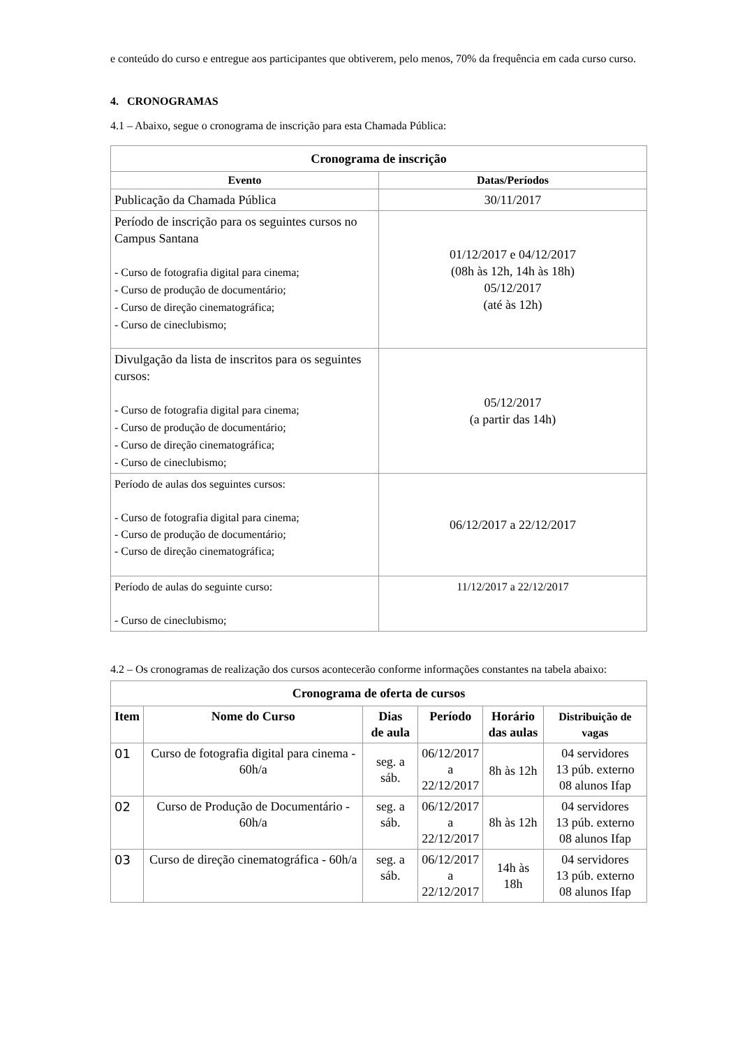e conteúdo do curso e entregue aos participantes que obtiverem, pelo menos, 70% da frequência em cada curso curso.
4. CRONOGRAMAS
4.1 – Abaixo, segue o cronograma de inscrição para esta Chamada Pública:
| Cronograma de inscrição | |
| Evento | Datas/Períodos |
| Publicação da Chamada Pública | 30/11/2017 |
| Período de inscrição para os seguintes cursos no Campus Santana - Curso de fotografia digital para cinema; - Curso de produção de documentário; - Curso de direção cinematográfica; - Curso de cineclubismo; | 01/12/2017 e 04/12/2017 (08h às 12h, 14h às 18h) 05/12/2017 (até às 12h) |
| Divulgação da lista de inscritos para os seguintes cursos: - Curso de fotografia digital para cinema; - Curso de produção de documentário; - Curso de direção cinematográfica; - Curso de cineclubismo; | 05/12/2017 (a partir das 14h) |
| Período de aulas dos seguintes cursos: - Curso de fotografia digital para cinema; - Curso de produção de documentário; - Curso de direção cinematográfica; | 06/12/2017 a 22/12/2017 |
| Período de aulas do seguinte curso: - Curso de cineclubismo; | 11/12/2017 a 22/12/2017 |
4.2 – Os cronogramas de realização dos cursos acontecerão conforme informações constantes na tabela abaixo:
| Cronograma de oferta de cursos | | | | | |
| Item | Nome do Curso | Dias de aula | Período | Horário das aulas | Distribuição de vagas |
| 01 | Curso de fotografia digital para cinema - 60h/a | seg. a sáb. | 06/12/2017 a 22/12/2017 | 8h às 12h | 04 servidores 13 púb. externo 08 alunos Ifap |
| 02 | Curso de Produção de Documentário - 60h/a | seg. a sáb. | 06/12/2017 a 22/12/2017 | 8h às 12h | 04 servidores 13 púb. externo 08 alunos Ifap |
| 03 | Curso de direção cinematográfica - 60h/a | seg. a sáb. | 06/12/2017 a 22/12/2017 | 14h às 18h | 04 servidores 13 púb. externo 08 alunos Ifap |